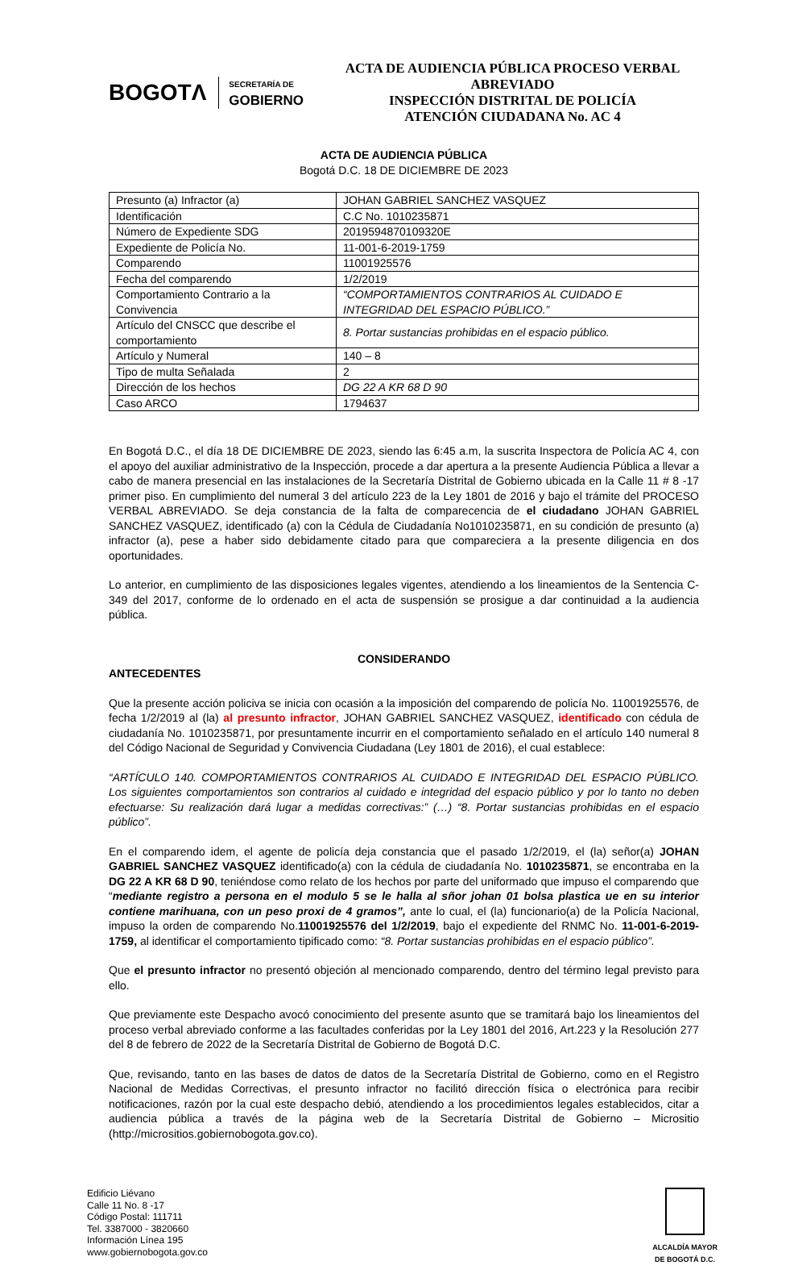BOGOTΛ
SECRETARÍA DE
GOBIERNO
ACTA DE AUDIENCIA PÚBLICA PROCESO VERBAL ABREVIADO
INSPECCIÓN DISTRITAL DE POLICÍA
ATENCIÓN CIUDADANA No. AC 4
ACTA DE AUDIENCIA PÚBLICA
Bogotá D.C. 18 DE DICIEMBRE DE 2023
| Presunto (a) Infractor (a) | JOHAN GABRIEL SANCHEZ VASQUEZ |
| Identificación | C.C No. 1010235871 |
| Número de Expediente SDG | 2019594870109320E |
| Expediente de Policía No. | 11-001-6-2019-1759 |
| Comparendo | 11001925576 |
| Fecha del comparendo | 1/2/2019 |
| Comportamiento Contrario a la Convivencia | “COMPORTAMIENTOS CONTRARIOS AL CUIDADO E INTEGRIDAD DEL ESPACIO PÚBLICO.” |
| Artículo del CNSCC que describe el comportamiento | 8. Portar sustancias prohibidas en el espacio público. |
| Artículo y Numeral | 140 – 8 |
| Tipo de multa Señalada | 2 |
| Dirección de los hechos | DG 22 A KR 68 D 90 |
| Caso ARCO | 1794637 |
En Bogotá D.C., el día 18 DE DICIEMBRE DE 2023, siendo las 6:45 a.m, la suscrita Inspectora de Policía AC 4, con el apoyo del auxiliar administrativo de la Inspección, procede a dar apertura a la presente Audiencia Pública a llevar a cabo de manera presencial en las instalaciones de la Secretaría Distrital de Gobierno ubicada en la Calle 11 # 8 -17 primer piso. En cumplimiento del numeral 3 del artículo 223 de la Ley 1801 de 2016 y bajo el trámite del PROCESO VERBAL ABREVIADO. Se deja constancia de la falta de comparecencia de el ciudadano JOHAN GABRIEL SANCHEZ VASQUEZ, identificado (a) con la Cédula de Ciudadanía No1010235871, en su condición de presunto (a) infractor (a), pese a haber sido debidamente citado para que compareciera a la presente diligencia en dos oportunidades.
Lo anterior, en cumplimiento de las disposiciones legales vigentes, atendiendo a los lineamientos de la Sentencia C- 349 del 2017, conforme de lo ordenado en el acta de suspensión se prosigue a dar continuidad a la audiencia pública.
CONSIDERANDO
ANTECEDENTES
Que la presente acción policiva se inicia con ocasión a la imposición del comparendo de policía No. 11001925576, de fecha 1/2/2019 al (la) al presunto infractor, JOHAN GABRIEL SANCHEZ VASQUEZ, identificado con cédula de ciudadanía No. 1010235871, por presuntamente incurrir en el comportamiento señalado en el artículo 140 numeral 8 del Código Nacional de Seguridad y Convivencia Ciudadana (Ley 1801 de 2016), el cual establece:
“ARTÍCULO 140. COMPORTAMIENTOS CONTRARIOS AL CUIDADO E INTEGRIDAD DEL ESPACIO PÚBLICO. Los siguientes comportamientos son contrarios al cuidado e integridad del espacio público y por lo tanto no deben efectuarse: Su realización dará lugar a medidas correctivas:” (…) “8. Portar sustancias prohibidas en el espacio público”.
En el comparendo idem, el agente de policía deja constancia que el pasado 1/2/2019, el (la) señor(a) JOHAN GABRIEL SANCHEZ VASQUEZ identificado(a) con la cédula de ciudadanía No. 1010235871, se encontraba en la DG 22 A KR 68 D 90, teniéndose como relato de los hechos por parte del uniformado que impuso el comparendo que “mediante registro a persona en el modulo 5 se le halla al sñor johan 01 bolsa plastica ue en su interior contiene marihuana, con un peso proxi de 4 gramos”, ante lo cual, el (la) funcionario(a) de la Policía Nacional, impuso la orden de comparendo No.11001925576 del 1/2/2019, bajo el expediente del RNMC No. 11-001-6-2019-1759, al identificar el comportamiento tipificado como: “8. Portar sustancias prohibidas en el espacio público”.
Que el presunto infractor no presentó objeción al mencionado comparendo, dentro del término legal previsto para ello.
Que previamente este Despacho avocó conocimiento del presente asunto que se tramitará bajo los lineamientos del proceso verbal abreviado conforme a las facultades conferidas por la Ley 1801 del 2016, Art.223 y la Resolución 277 del 8 de febrero de 2022 de la Secretaría Distrital de Gobierno de Bogotá D.C.
Que, revisando, tanto en las bases de datos de datos de la Secretaría Distrital de Gobierno, como en el Registro Nacional de Medidas Correctivas, el presunto infractor no facilitó dirección física o electrónica para recibir notificaciones, razón por la cual este despacho debió, atendiendo a los procedimientos legales establecidos, citar a audiencia pública a través de la página web de la Secretaría Distrital de Gobierno – Micrositio (http://micrositios.gobiernobogota.gov.co).
Edificio Liévano
Calle 11 No. 8 -17
Código Postal: 111711
Tel. 3387000 - 3820660
Información Línea 195
www.gobiernobogota.gov.co
ALCALDÍA MAYOR
DE BOGOTÁ D.C.